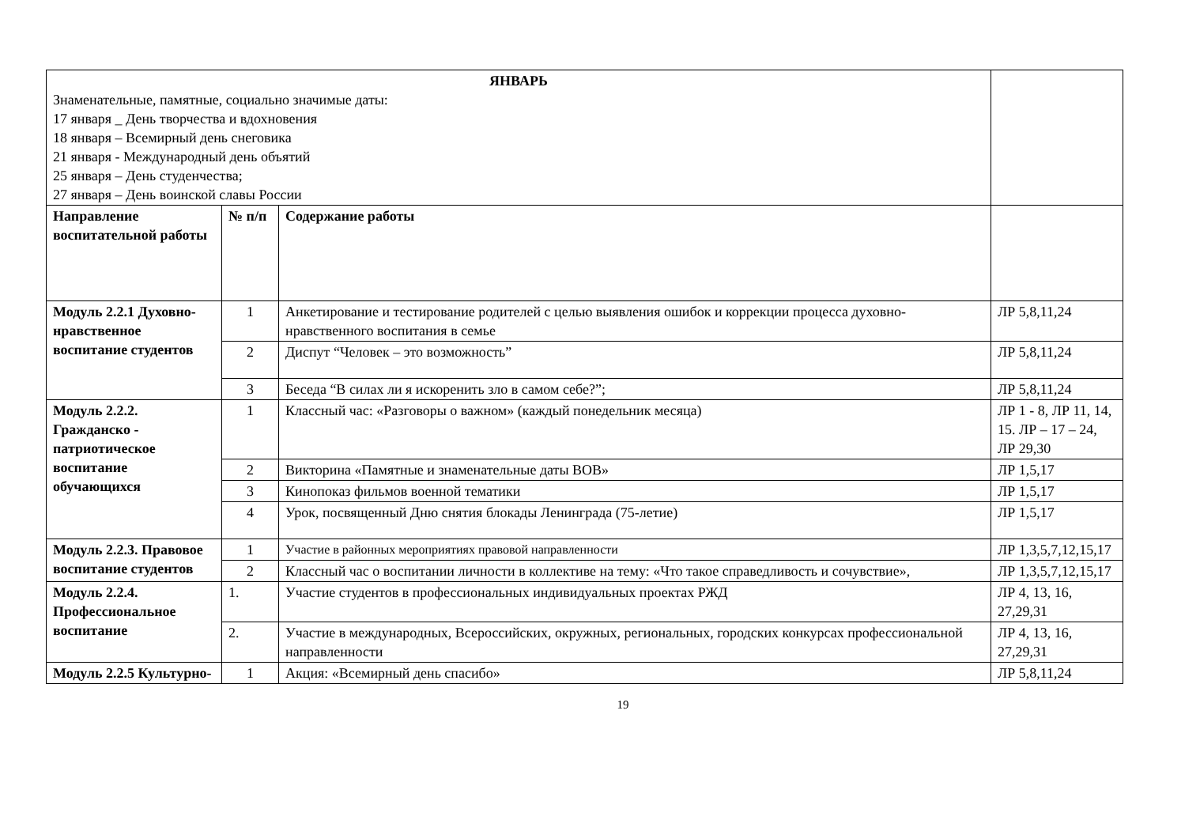| ЯНВАРЬ Знаменательные, памятные, социально значимые даты: 17 января _ День творчества и вдохновения 18 января – Всемирный день снеговика 21 января - Международный день объятий 25 января – День студенчества; 27 января – День воинской славы России | | | |
| Направление воспитательной работы | № п/п | Содержание работы | |
| Модуль 2.2.1 Духовно-нравственное воспитание студентов | 1 | Анкетирование и тестирование родителей с целью выявления ошибок и коррекции процесса духовно-нравственного воспитания в семье | ЛР 5,8,11,24 |
| | 2 | Диспут “Человек – это возможность” | ЛР 5,8,11,24 |
| | 3 | Беседа “В силах ли я искоренить зло в самом себе?”; | ЛР 5,8,11,24 |
| Модуль 2.2.2. Гражданско - патриотическое воспитание обучающихся | 1 | Классный час: «Разговоры о важном» (каждый понедельник месяца) | ЛР 1 - 8, ЛР 11, 14, 15. ЛР – 17 – 24, ЛР 29,30 |
| | 2 | Викторина «Памятные и знаменательные даты ВОВ» | ЛР 1,5,17 |
| | 3 | Кинопоказ фильмов военной тематики | ЛР 1,5,17 |
| | 4 | Урок, посвященный Дню снятия блокады Ленинграда (75-летие) | ЛР 1,5,17 |
| Модуль 2.2.3. Правовое воспитание студентов | 1 | Участие в районных мероприятиях правовой направленности | ЛР 1,3,5,7,12,15,17 |
| | 2 | Классный час о воспитании личности в коллективе на тему: «Что такое справедливость и сочувствие», | ЛР 1,3,5,7,12,15,17 |
| Модуль 2.2.4. Профессиональное воспитание | 1. | Участие студентов в профессиональных индивидуальных проектах РЖД | ЛР 4, 13, 16, 27,29,31 |
| | 2. | Участие в международных, Всероссийских, окружных, региональных, городских конкурсах профессиональной направленности | ЛР 4, 13, 16, 27,29,31 |
| Модуль 2.2.5 Культурно- | 1 | Акция: «Всемирный день спасибо» | ЛР 5,8,11,24 |
19